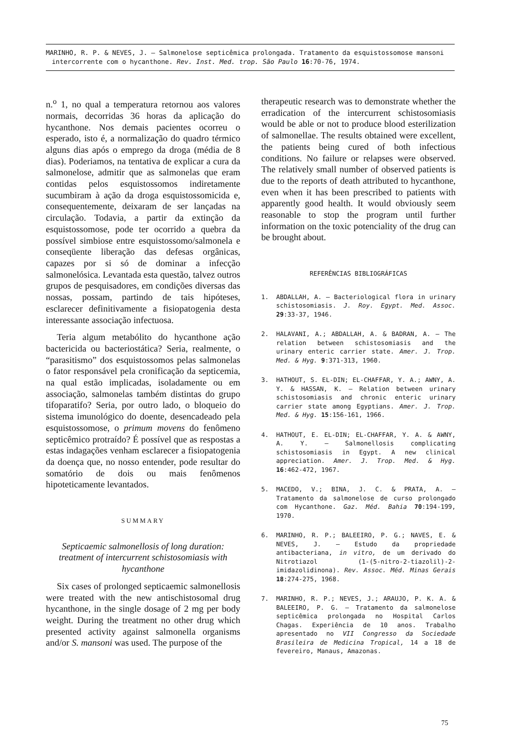MARINHO, R. P. & NEVES, J. — Salmonelose septicêmica prolongada. Tratamento da esquistossomose mansoni intercorrente com o hycanthone. Rev. Inst. Med. trop. São Paulo 16:70-76, 1974.
n.<sup>o</sup> 1, no qual a temperatura retornou aos valores normais, decorridas 36 horas da aplicação do hycanthone. Nos demais pacientes ocorreu o esperado, isto é, a normalização do quadro térmico alguns dias após o emprego da droga (média de 8 dias). Poderiamos, na tentativa de explicar a cura da salmonelose, admitir que as salmonelas que eram contidas pelos esquistossomos indiretamente sucumbiram à ação da droga esquistossomicida e, consequentemente, deixaram de ser lançadas na circulação. Todavia, a partir da extinção da esquistossomose, pode ter ocorrido a quebra da possível simbiose entre esquistossomo/salmonela e conseqüente liberação das defesas orgânicas, capazes por si só de dominar a infecção salmonelósica. Levantada esta questão, talvez outros grupos de pesquisadores, em condições diversas das nossas, possam, partindo de tais hipóteses, esclarecer definitivamente a fisiopatogenia desta interessante associação infectuosa.
Teria algum metabólito do hycanthone ação bactericida ou bacteriostática? Seria, realmente, o “parasitismo” dos esquistossomos pelas salmonelas o fator responsável pela cronificação da septicemia, na qual estão implicadas, isoladamente ou em associação, salmonelas também distintas do grupo tifoparatifo? Seria, por outro lado, o bloqueio do sistema imunológico do doente, desencadeado pela esquistossomose, o primum movens do fenômeno septicêmico protraído? É possível que as respostas a estas indagações venham esclarecer a fisiopatogenia da doença que, no nosso entender, pode resultar do somatório de dois ou mais fenômenos hipoteticamente levantados.
SUMMARY
Septicaemic salmonellosis of long duration: treatment of intercurrent schistosomiasis with hycanthone
Six cases of prolonged septicaemic salmonellosis were treated with the new antischistosomal drug hycanthone, in the single dosage of 2 mg per body weight. During the treatment no other drug which presented activity against salmonella organisms and/or S. mansoni was used. The purpose of the
therapeutic research was to demonstrate whether the erradication of the intercurrent schistosomiasis would be able or not to produce blood esterilization of salmonellae. The results obtained were excellent, the patients being cured of both infectious conditions. No failure or relapses were observed. The relatively small number of observed patients is due to the reports of death attributed to hycanthone, even when it has been prescribed to patients with apparently good health. It would obviously seem reasonable to stop the program until further information on the toxic potenciality of the drug can be brought about.
REFERÊNCIAS BIBLIOGRÁFICAS
1. ABDALLAH, A. — Bacteriological flora in urinary schistosomiasis. J. Roy. Egypt. Med. Assoc. 29:33-37, 1946.
2. HALAVANI, A.; ABDALLAH, A. & BADRAN, A. — The relation between schistosomiasis and the urinary enteric carrier state. Amer. J. Trop. Med. & Hyg. 9:371-313, 1960.
3. HATHOUT, S. EL-DIN; EL-CHAFFAR, Y. A.; AWNY, A. Y. & HASSAN, K. — Relation between urinary schistosomiasis and chronic enteric urinary carrier state among Egyptians. Amer. J. Trop. Med. & Hyg. 15:156-161, 1966.
4. HATHOUT, E. EL-DIN; EL-CHAFFAR, Y. A. & AWNY, A. Y. — Salmonellosis complicating schistosomiasis in Egypt. A new clinical appreciation. Amer. J. Trop. Med. & Hyg. 16:462-472, 1967.
5. MACEDO, V.; BINA, J. C. & PRATA, A. — Tratamento da salmonelose de curso prolongado com Hycanthone. Gaz. Méd. Bahia 70:194-199, 1970.
6. MARINHO, R. P.; BALEEIRO, P. G.; NAVES, E. & NEVES, J. — Estudo da propriedade antibacteriana, in vitro, de um derivado do Nitrotiazol (1-(5-nitro-2-tiazolil)-2-imidazolidinona). Rev. Assoc. Méd. Minas Gerais 18:274-275, 1968.
7. MARINHO, R. P.; NEVES, J.; ARAUJO, P. K. A. & BALEEIRO, P. G. — Tratamento da salmonelose septicêmica prolongada no Hospital Carlos Chagas. Experiência de 10 anos. Trabalho apresentado no VII Congresso da Sociedade Brasileira de Medicina Tropical, 14 a 18 de fevereiro, Manaus, Amazonas.
75